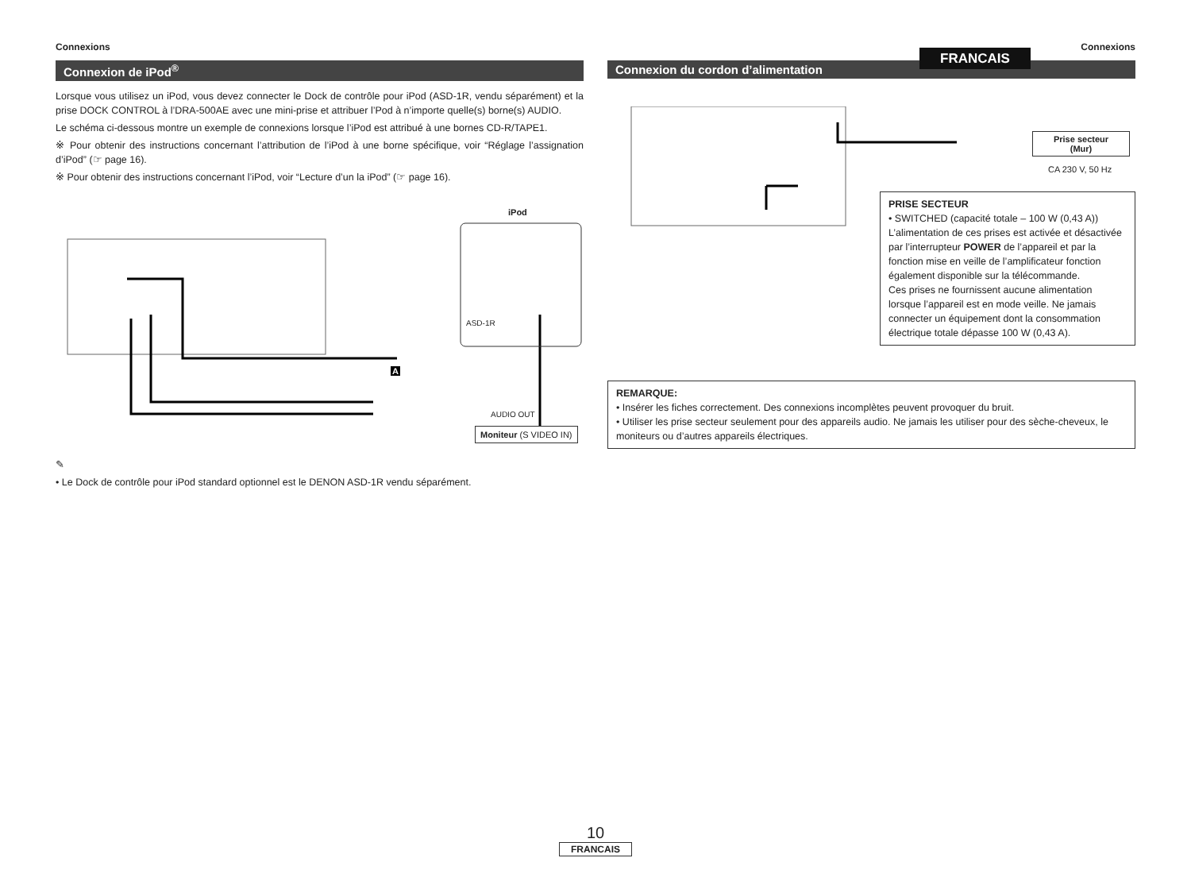FRANCAIS
Connexions
Connexion de iPod<sup>®</sup>
Lorsque vous utilisez un iPod, vous devez connecter le Dock de contrôle pour iPod (ASD-1R, vendu séparément) et la prise DOCK CONTROL à l’DRA-500AE avec une mini-prise et attribuer l’Pod à n’importe quelle(s) borne(s) AUDIO.
Le schéma ci-dessous montre un exemple de connexions lorsque l’iPod est attribué à une bornes CD-R/TAPE1.
※ Pour obtenir des instructions concernant l’attribution de l’iPod à une borne spécifique, voir “Réglage l’assignation d’iPod” (☞ page 16).
※ Pour obtenir des instructions concernant l’iPod, voir “Lecture d’un la iPod” (☞ page 16).
iPod
ASD-1R
A
AUDIO OUT
Moniteur (S VIDEO IN)
✎
• Le Dock de contrôle pour iPod standard optionnel est le DENON ASD-1R vendu séparément.
Connexions
Connexion du cordon d’alimentation
Prise secteur
(Mur)
CA 230 V, 50 Hz
PRISE SECTEUR
• SWITCHED (capacité totale – 100 W (0,43 A))
L’alimentation de ces prises est activée et désactivée par l’interrupteur POWER de l’appareil et par la fonction mise en veille de l’amplificateur fonction également disponible sur la télécommande.
Ces prises ne fournissent aucune alimentation lorsque l’appareil est en mode veille. Ne jamais connecter un équipement dont la consommation électrique totale dépasse 100 W (0,43 A).
REMARQUE:
• Insérer les fiches correctement. Des connexions incomplètes peuvent provoquer du bruit.
• Utiliser les prise secteur seulement pour des appareils audio. Ne jamais les utiliser pour des sèche-cheveux, le moniteurs ou d’autres appareils électriques.
10
FRANCAIS